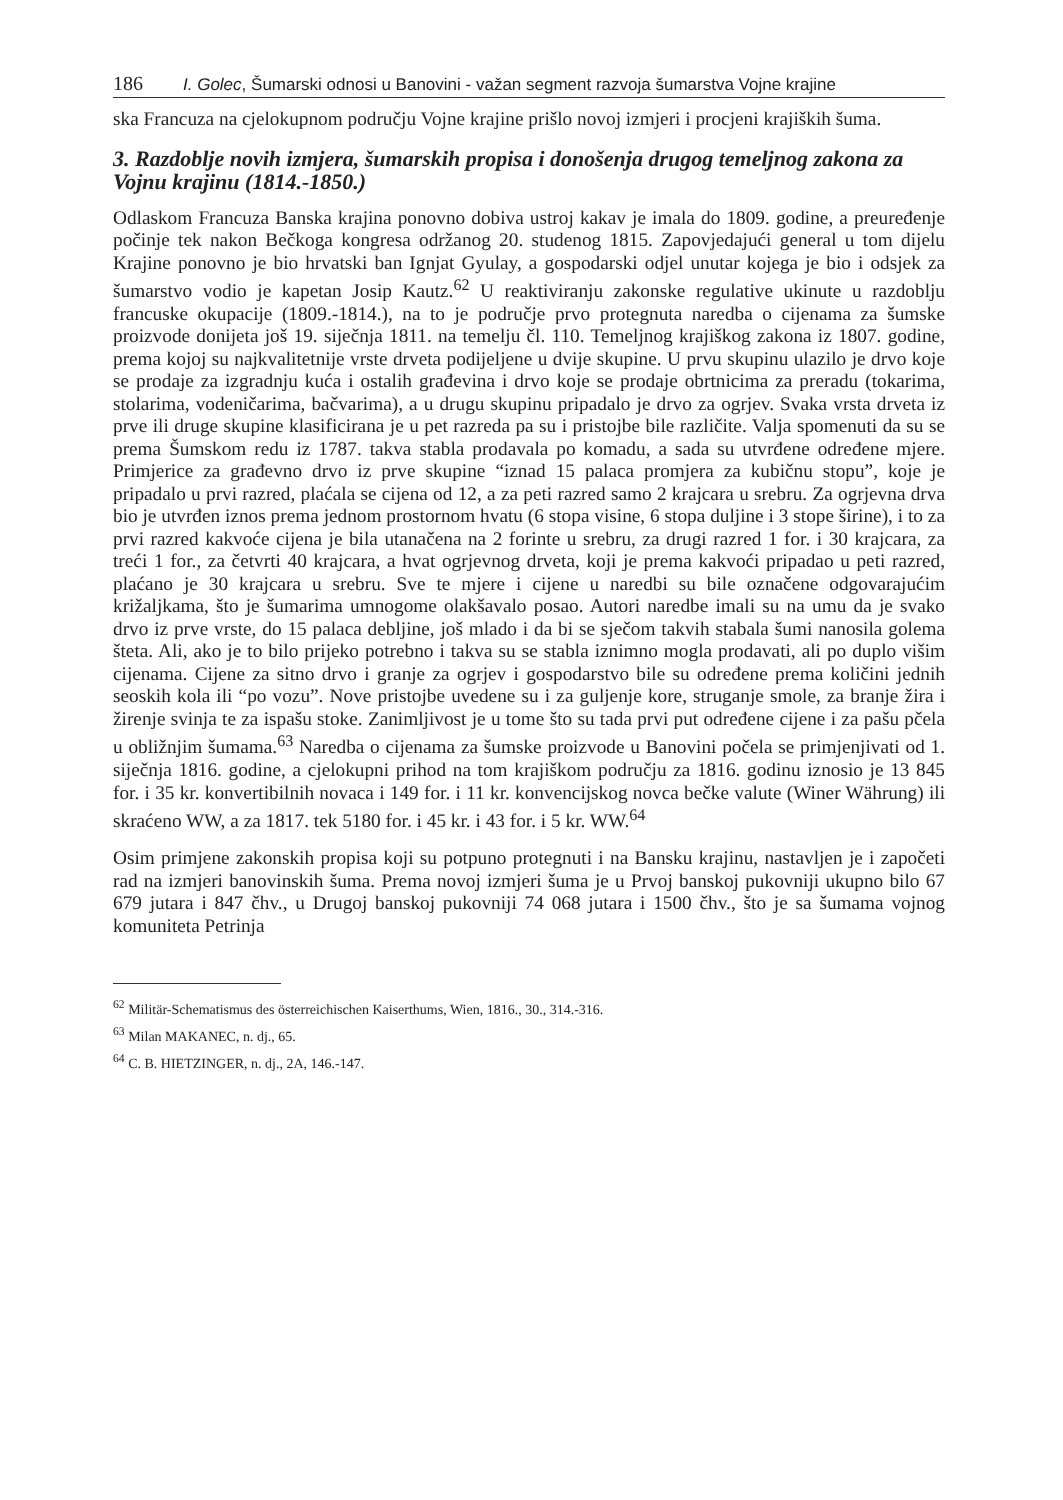186 I. Golec, Šumarski odnosi u Banovini - važan segment razvoja šumarstva Vojne krajine
ska Francuza na cjelokupnom području Vojne krajine prišlo novoj izmjeri i procjeni krajiških šuma.
3. Razdoblje novih izmjera, šumarskih propisa i donošenja drugog temeljnog zakona za Vojnu krajinu (1814.-1850.)
Odlaskom Francuza Banska krajina ponovno dobiva ustroj kakav je imala do 1809. godine, a preuređenje počinje tek nakon Bečkoga kongresa održanog 20. studenog 1815. Zapovjedajući general u tom dijelu Krajine ponovno je bio hrvatski ban Ignjat Gyulay, a gospodarski odjel unutar kojega je bio i odsjek za šumarstvo vodio je kapetan Josip Kautz.<sup>62</sup> U reaktiviranju zakonske regulative ukinute u razdoblju francuske okupacije (1809.-1814.), na to je područje prvo protegnuta naredba o cijenama za šumske proizvode donijeta još 19. siječnja 1811. na temelju čl. 110. Temeljnog krajiškog zakona iz 1807. godine, prema kojoj su najkvalitetnije vrste drveta podijeljene u dvije skupine. U prvu skupinu ulazilo je drvo koje se prodaje za izgradnju kuća i ostalih građevina i drvo koje se prodaje obrtnicima za preradu (tokarima, stolarima, vodeničarima, bačvarima), a u drugu skupinu pripadalo je drvo za ogrjev. Svaka vrsta drveta iz prve ili druge skupine klasificirana je u pet razreda pa su i pristojbe bile različite. Valja spomenuti da su se prema Šumskom redu iz 1787. takva stabla prodavala po komadu, a sada su utvrđene određene mjere. Primjerice za građevno drvo iz prve skupine “iznad 15 palaca promjera za kubičnu stopu”, koje je pripadalo u prvi razred, plaćala se cijena od 12, a za peti razred samo 2 krajcara u srebru. Za ogrjevna drva bio je utvrđen iznos prema jednom prostornom hvatu (6 stopa visine, 6 stopa duljine i 3 stope širine), i to za prvi razred kakvoće cijena je bila utanačena na 2 forinte u srebru, za drugi razred 1 for. i 30 krajcara, za treći 1 for., za četvrti 40 krajcara, a hvat ogrjevnog drveta, koji je prema kakvoći pripadao u peti razred, plaćano je 30 krajcara u srebru. Sve te mjere i cijene u naredbi su bile označene odgovarajućim križaljkama, što je šumarima umnogome olakšavalo posao. Autori naredbe imali su na umu da je svako drvo iz prve vrste, do 15 palaca debljine, još mlado i da bi se sječom takvih stabala šumi nanosila golema šteta. Ali, ako je to bilo prijeko potrebno i takva su se stabla iznimno mogla prodavati, ali po duplo višim cijenama. Cijene za sitno drvo i granje za ogrjev i gospodarstvo bile su određene prema količini jednih seoskih kola ili “po vozu”. Nove pristojbe uvedene su i za guljenje kore, struganje smole, za branje žira i žirenje svinja te za ispašu stoke. Zanimljivost je u tome što su tada prvi put određene cijene i za pašu pčela u obližnjim šumama.<sup>63</sup> Naredba o cijenama za šumske proizvode u Banovini počela se primjenjivati od 1. siječnja 1816. godine, a cjelokupni prihod na tom krajiškom području za 1816. godinu iznosio je 13 845 for. i 35 kr. konvertibilnih novaca i 149 for. i 11 kr. konvencijskog novca bečke valute (Winer Währung) ili skraćeno WW, a za 1817. tek 5180 for. i 45 kr. i 43 for. i 5 kr. WW.<sup>64</sup>
Osim primjene zakonskih propisa koji su potpuno protegnuti i na Bansku krajinu, nastavljen je i započeti rad na izmjeri banovinskih šuma. Prema novoj izmjeri šuma je u Prvoj banskoj pukovniji ukupno bilo 67 679 jutara i 847 čhv., u Drugoj banskoj pukovniji 74 068 jutara i 1500 čhv., što je sa šumama vojnog komuniteta Petrinja
<sup>62</sup> Militär-Schematismus des österreichischen Kaiserthums, Wien, 1816., 30., 314.-316.
<sup>63</sup> Milan MAKANEC, n. dj., 65.
<sup>64</sup> C. B. HIETZINGER, n. dj., 2A, 146.-147.